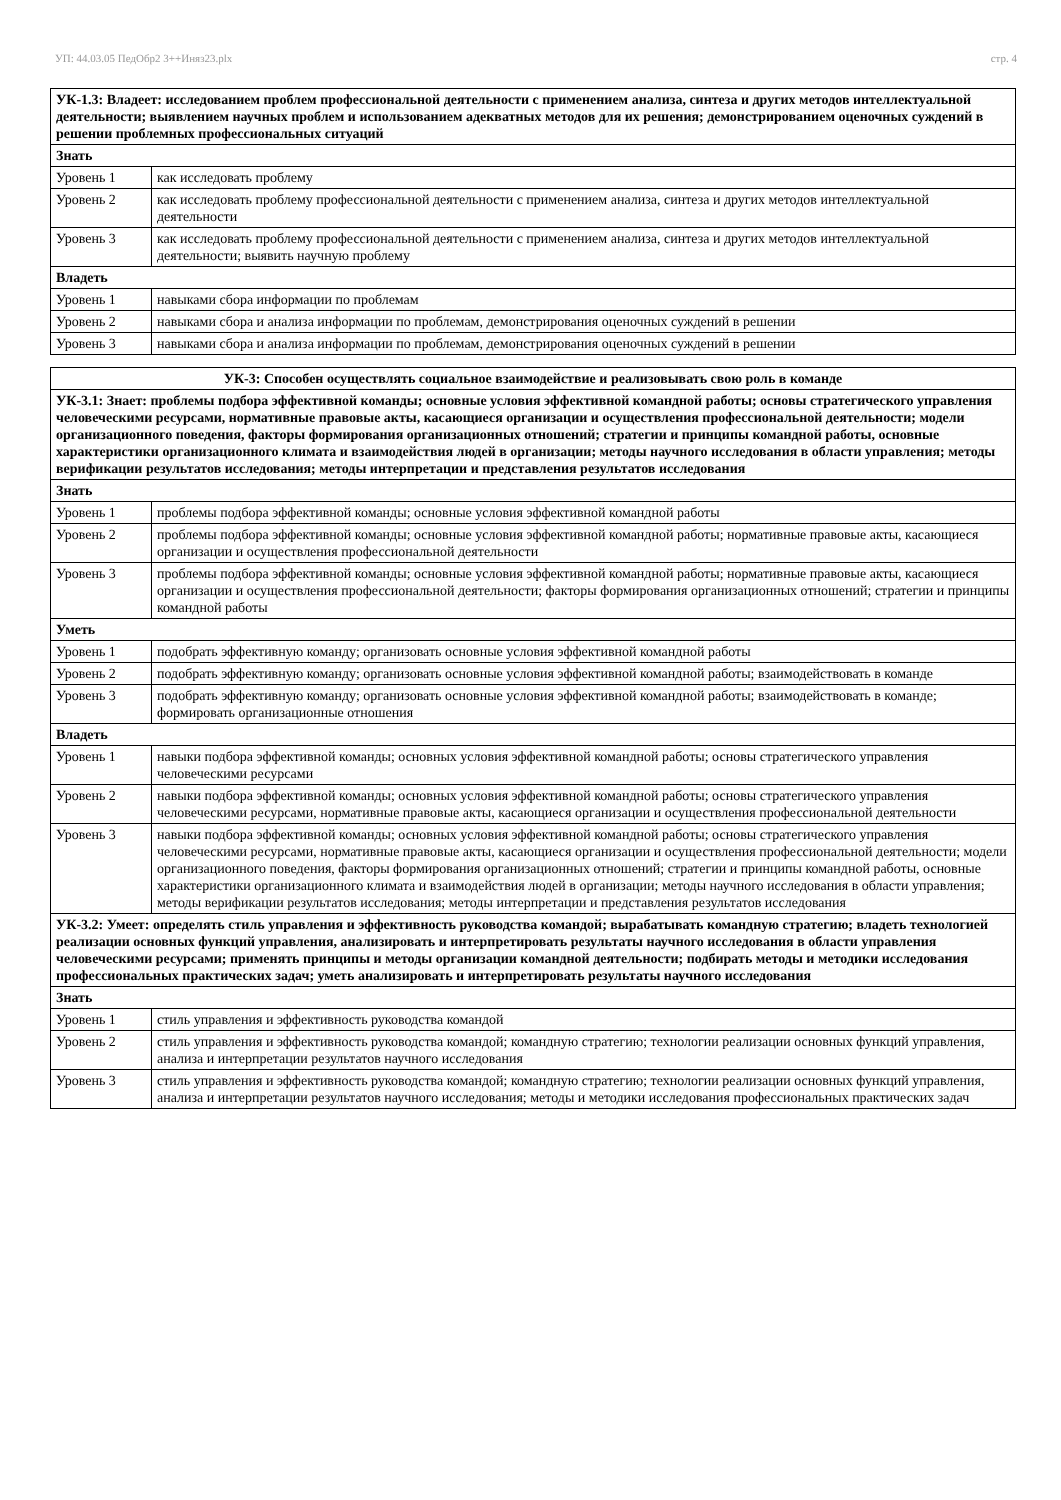УП: 44.03.05 ПедОбр2 3++Иняз23.plx стр. 4
| УК-1.3: Владеет: исследованием проблем профессиональной деятельности с применением анализа, синтеза и других методов интеллектуальной деятельности; выявлением научных проблем и использованием адекватных методов для их решения; демонстрированием оценочных суждений в решении проблемных профессиональных ситуаций | |
| --- | --- |
| Знать | |
| Уровень 1 | как исследовать проблему |
| Уровень 2 | как исследовать проблему профессиональной деятельности с применением анализа, синтеза и других методов интеллектуальной деятельности |
| Уровень 3 | как исследовать проблему профессиональной деятельности с применением анализа, синтеза и других методов интеллектуальной деятельности; выявить научную проблему |
| Владеть | |
| Уровень 1 | навыками сбора информации по проблемам |
| Уровень 2 | навыками сбора и анализа информации по проблемам, демонстрирования оценочных суждений в решении |
| Уровень 3 | навыками сбора и анализа информации по проблемам, демонстрирования оценочных суждений в решении |
| УК-3: Способен осуществлять социальное взаимодействие и реализовывать свою роль в команде | |
| --- | --- |
| УК-3.1: Знает: проблемы подбора эффективной команды; основные условия эффективной командной работы; основы стратегического управления человеческими ресурсами, нормативные правовые акты, касающиеся организации и осуществления профессиональной деятельности; модели организационного поведения, факторы формирования организационных отношений; стратегии и принципы командной работы, основные характеристики организационного климата и взаимодействия людей в организации; методы научного исследования в области управления; методы верификации результатов исследования; методы интерпретации и представления результатов исследования | |
| Знать | |
| Уровень 1 | проблемы подбора эффективной команды; основные условия эффективной командной работы |
| Уровень 2 | проблемы подбора эффективной команды; основные условия эффективной командной работы; нормативные правовые акты, касающиеся организации и осуществления профессиональной деятельности |
| Уровень 3 | проблемы подбора эффективной команды; основные условия эффективной командной работы; нормативные правовые акты, касающиеся организации и осуществления профессиональной деятельности; факторы формирования организационных отношений; стратегии и принципы командной работы |
| Уметь | |
| Уровень 1 | подобрать эффективную команду; организовать основные условия эффективной командной работы |
| Уровень 2 | подобрать эффективную команду; организовать основные условия эффективной командной работы; взаимодействовать в команде |
| Уровень 3 | подобрать эффективную команду; организовать основные условия эффективной командной работы; взаимодействовать в команде; формировать организационные отношения |
| Владеть | |
| Уровень 1 | навыки подбора эффективной команды; основных условия эффективной командной работы; основы стратегического управления человеческими ресурсами |
| Уровень 2 | навыки подбора эффективной команды; основных условия эффективной командной работы; основы стратегического управления человеческими ресурсами, нормативные правовые акты, касающиеся организации и осуществления профессиональной деятельности |
| Уровень 3 | навыки подбора эффективной команды; основных условия эффективной командной работы; основы стратегического управления человеческими ресурсами, нормативные правовые акты, касающиеся организации и осуществления профессиональной деятельности; модели организационного поведения, факторы формирования организационных отношений; стратегии и принципы командной работы, основные характеристики организационного климата и взаимодействия людей в организации; методы научного исследования в области управления; методы верификации результатов исследования; методы интерпретации и представления результатов исследования |
| УК-3.2: Умеет: определять стиль управления и эффективность руководства командой; вырабатывать командную стратегию; владеть технологией реализации основных функций управления, анализировать и интерпретировать результаты научного исследования в области управления человеческими ресурсами; применять принципы и методы организации командной деятельности; подбирать методы и методики исследования профессиональных практических задач; уметь анализировать и интерпретировать результаты научного исследования | |
| Знать | |
| Уровень 1 | стиль управления и эффективность руководства командой |
| Уровень 2 | стиль управления и эффективность руководства командой; командную стратегию; технологии реализации основных функций управления, анализа и интерпретации результатов научного исследования |
| Уровень 3 | стиль управления и эффективность руководства командой; командную стратегию; технологии реализации основных функций управления, анализа и интерпретации результатов научного исследования; методы и методики исследования профессиональных практических задач |